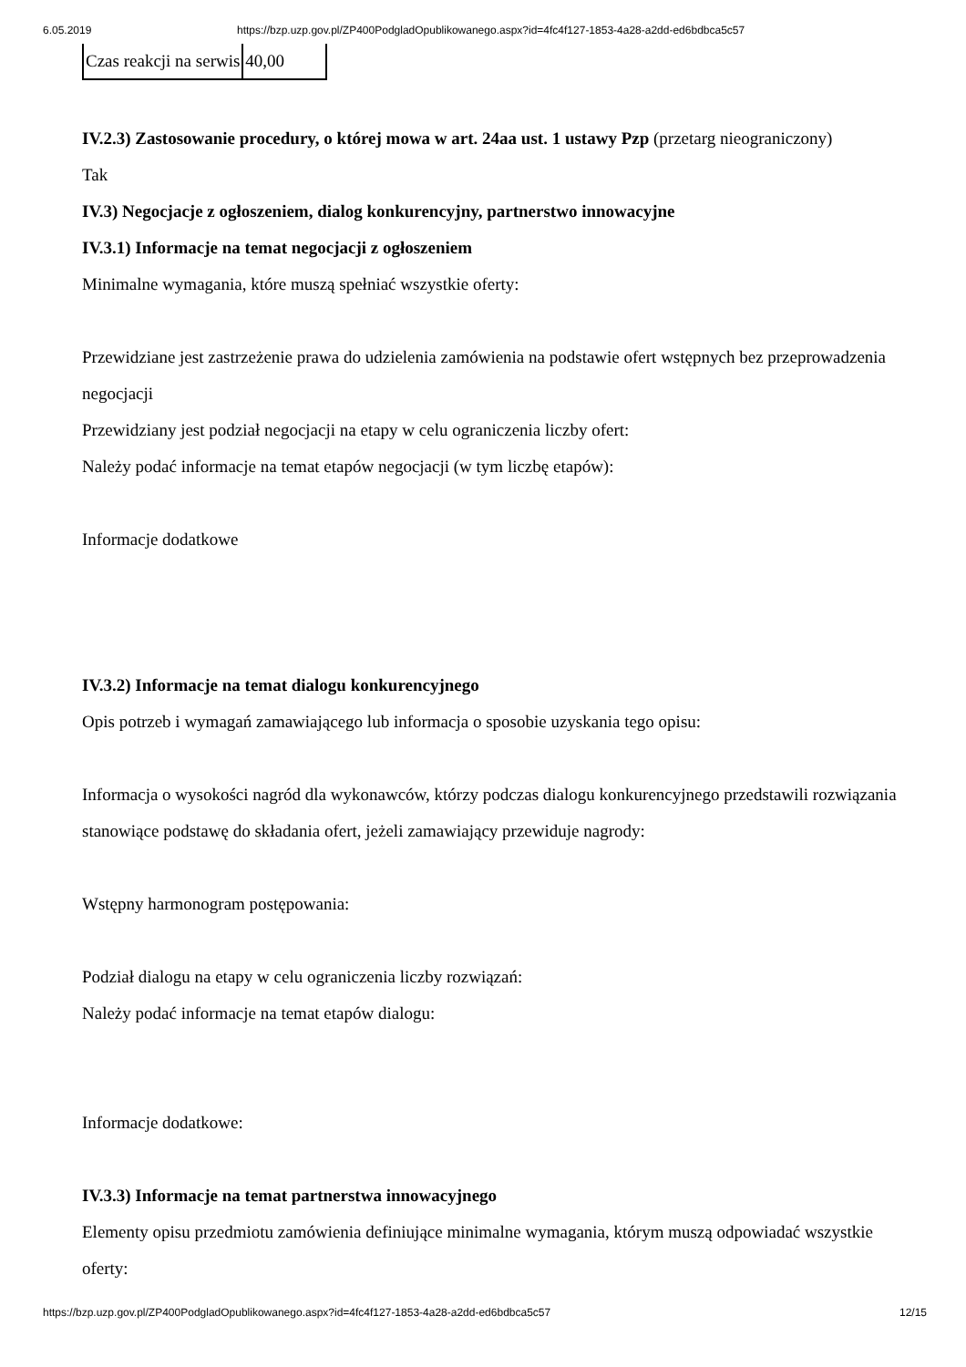6.05.2019 https://bzp.uzp.gov.pl/ZP400PodgladOpublikowanego.aspx?id=4fc4f127-1853-4a28-a2dd-ed6bdbca5c57
| Czas reakcji na serwis | 40,00 |
IV.2.3) Zastosowanie procedury, o której mowa w art. 24aa ust. 1 ustawy Pzp (przetarg nieograniczony)
Tak
IV.3) Negocjacje z ogłoszeniem, dialog konkurencyjny, partnerstwo innowacyjne
IV.3.1) Informacje na temat negocjacji z ogłoszeniem
Minimalne wymagania, które muszą spełniać wszystkie oferty:
Przewidziane jest zastrzeżenie prawa do udzielenia zamówienia na podstawie ofert wstępnych bez przeprowadzenia negocjacji
Przewidziany jest podział negocjacji na etapy w celu ograniczenia liczby ofert:
Należy podać informacje na temat etapów negocjacji (w tym liczbę etapów):
Informacje dodatkowe
IV.3.2) Informacje na temat dialogu konkurencyjnego
Opis potrzeb i wymagań zamawiającego lub informacja o sposobie uzyskania tego opisu:
Informacja o wysokości nagród dla wykonawców, którzy podczas dialogu konkurencyjnego przedstawili rozwiązania stanowiące podstawę do składania ofert, jeżeli zamawiający przewiduje nagrody:
Wstępny harmonogram postępowania:
Podział dialogu na etapy w celu ograniczenia liczby rozwiązań:
Należy podać informacje na temat etapów dialogu:
Informacje dodatkowe:
IV.3.3) Informacje na temat partnerstwa innowacyjnego
Elementy opisu przedmiotu zamówienia definiujące minimalne wymagania, którym muszą odpowiadać wszystkie oferty:
https://bzp.uzp.gov.pl/ZP400PodgladOpublikowanego.aspx?id=4fc4f127-1853-4a28-a2dd-ed6bdbca5c57 12/15